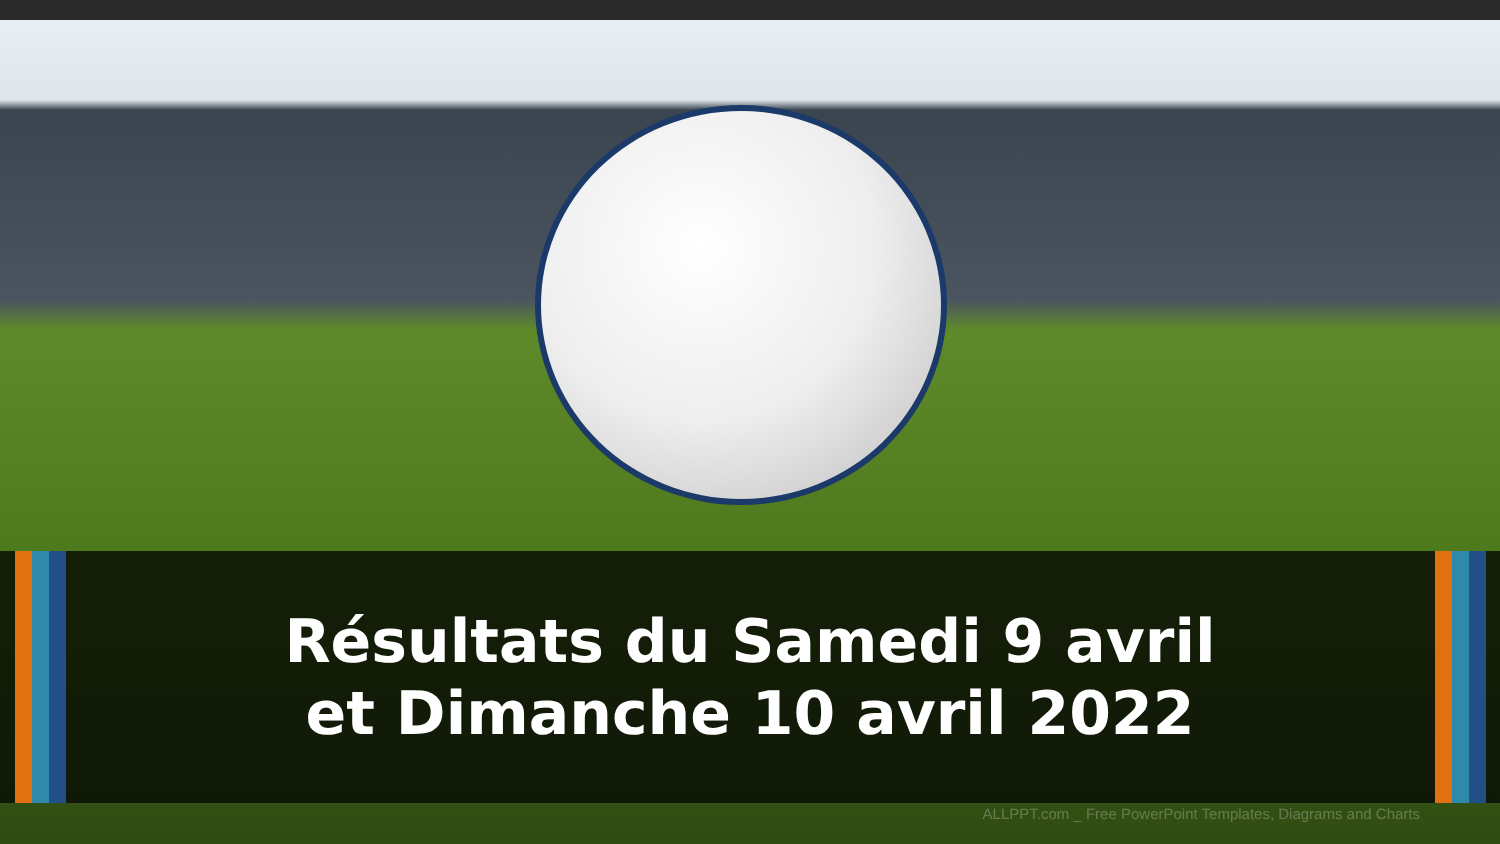Résultats du Samedi 9 avril
et Dimanche 10 avril 2022
ALLPPT.com _ Free PowerPoint Templates, Diagrams and Charts